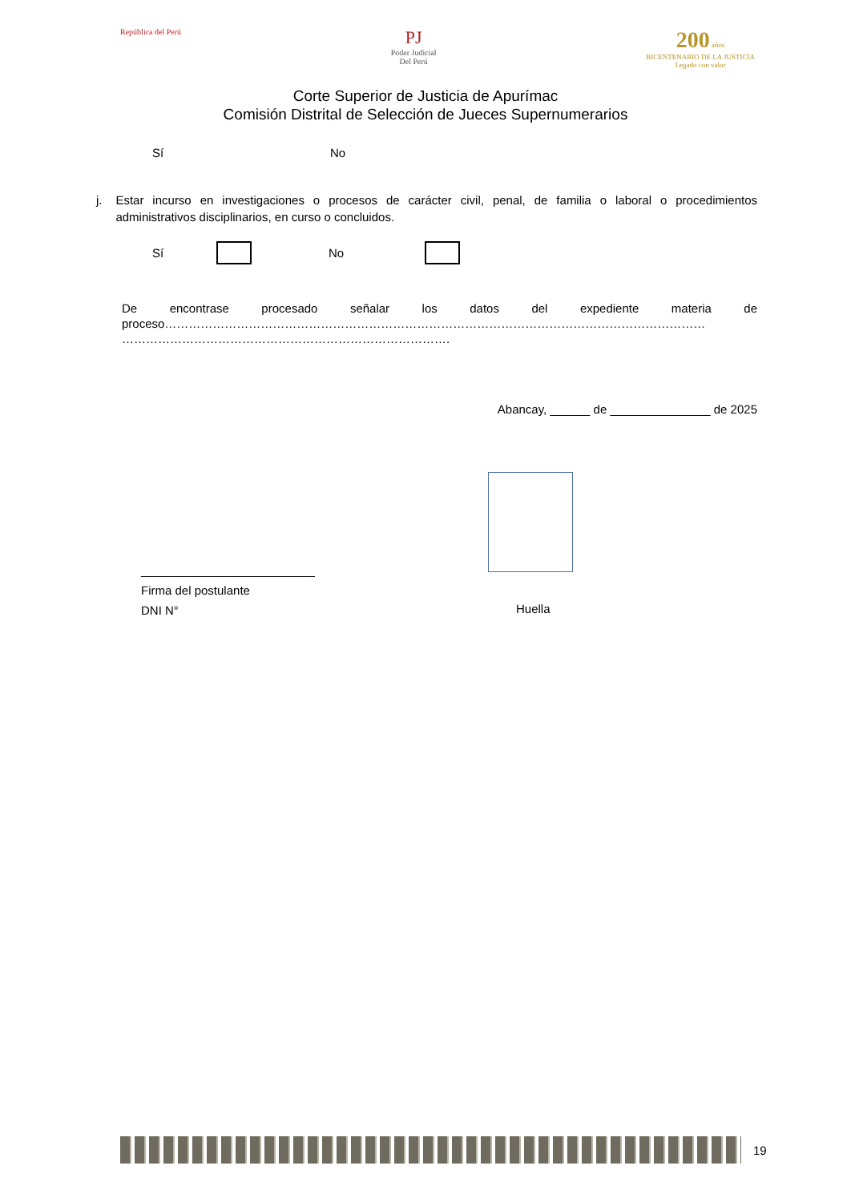República del Perú
PJ
Poder Judicial
Del Perú
200 años
BICENTENARIO DE LA JUSTICIA
Legado con valor
Corte Superior de Justicia de Apurímac
Comisión Distrital de Selección de Jueces Supernumerarios
Sí No
j. Estar incurso en investigaciones o procesos de carácter civil, penal, de familia o laboral o procedimientos administrativos disciplinarios, en curso o concluidos.
Sí No
De encontrase procesado señalar los datos del expediente materia de proceso……………………………………………………………………………………………………………………… ……………………………………………………………………….
Abancay, ______ de _______________ de 2025
__________________________
Firma del postulante
DNI N°
Huella
19